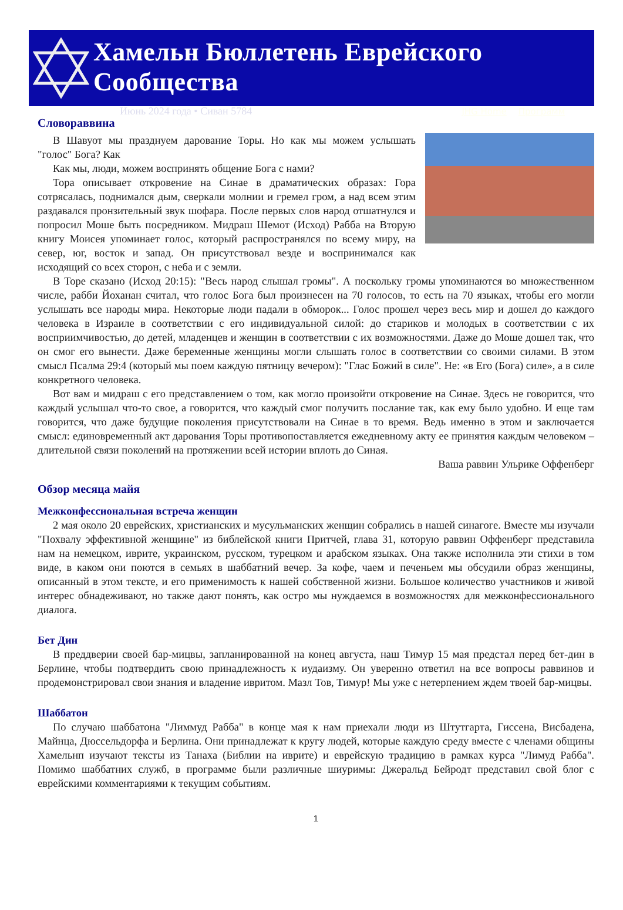Хамельн Бюллетень Еврейского Сообщества
Июнь 2024 года • Сиван 5784 JHG Home Программ
Словораввина
В Шавуот мы празднуем дарование Торы. Но как мы можем услышать "голос" Бога? Как
Как мы, люди, можем воспринять общение Бога с нами?
Тора описывает откровение на Синае в драматических образах: Гора сотрясалась, поднимался дым, сверкали молнии и гремел гром, а над всем этим раздавался пронзительный звук шофара. После первых слов народ отшатнулся и попросил Моше быть посредником. Мидраш Шемот (Исход) Рабба на Вторую книгу Моисея упоминает голос, который распространялся по всему миру, на север, юг, восток и запад. Он присутствовал везде и воспринимался как исходящий со всех сторон, с неба и с земли.
В Торе сказано (Исход 20:15): "Весь народ слышал громы". А поскольку громы упоминаются во множественном числе, рабби Йоханан считал, что голос Бога был произнесен на 70 голосов, то есть на 70 языках, чтобы его могли услышать все народы мира. Некоторые люди падали в обморок... Голос прошел через весь мир и дошел до каждого человека в Израиле в соответствии с его индивидуальной силой: до стариков и молодых в соответствии с их восприимчивостью, до детей, младенцев и женщин в соответствии с их возможностями. Даже до Моше дошел так, что он смог его вынести. Даже беременные женщины могли слышать голос в соответствии со своими силами. В этом смысл Псалма 29:4 (который мы поем каждую пятницу вечером): "Глас Божий в силе". Не: «в Его (Бога) силе», а в силе конкретного человека.
Вот вам и мидраш с его представлением о том, как могло произойти откровение на Синае. Здесь не говорится, что каждый услышал что-то свое, а говорится, что каждый смог получить послание так, как ему было удобно. И еще там говорится, что даже будущие поколения присутствовали на Синае в то время. Ведь именно в этом и заключается смысл: единовременный акт дарования Торы противопоставляется ежедневному акту ее принятия каждым человеком – длительной связи поколений на протяжении всей истории вплоть до Синая.
Ваша раввин Ульрике Оффенберг
Обзор месяца майя
Межконфессиональная встреча женщин
2 мая около 20 еврейских, христианских и мусульманских женщин собрались в нашей синагоге. Вместе мы изучали "Похвалу эффективной женщине" из библейской книги Притчей, глава 31, которую раввин Оффенберг представила нам на немецком, иврите, украинском, русском, турецком и арабском языках. Она также исполнила эти стихи в том виде, в каком они поются в семьях в шаббатний вечер. За кофе, чаем и печеньем мы обсудили образ женщины, описанный в этом тексте, и его применимость к нашей собственной жизни. Большое количество участников и живой интерес обнадеживают, но также дают понять, как остро мы нуждаемся в возможностях для межконфессионального диалога.
Бет Дин
В преддверии своей бар-мицвы, запланированной на конец августа, наш Тимур 15 мая предстал перед бет-дин в Берлине, чтобы подтвердить свою принадлежность к иудаизму. Он уверенно ответил на все вопросы раввинов и продемонстрировал свои знания и владение ивритом. Мазл Тов, Тимур! Мы уже с нетерпением ждем твоей бар-мицвы.
Шаббатон
По случаю шаббатона "Лиммуд Рабба" в конце мая к нам приехали люди из Штутгарта, Гиссена, Висбадена, Майнца, Дюссельдорфа и Берлина. Они принадлежат к кругу людей, которые каждую среду вместе с членами общины Хамельнп изучают тексты из Танаха (Библии на иврите) и еврейскую традицию в рамках курса "Лимуд Рабба". Помимо шаббатних служб, в программе были различные шиуримы: Джеральд Бейродт представил свой блог с еврейскими комментариями к текущим событиям.
1